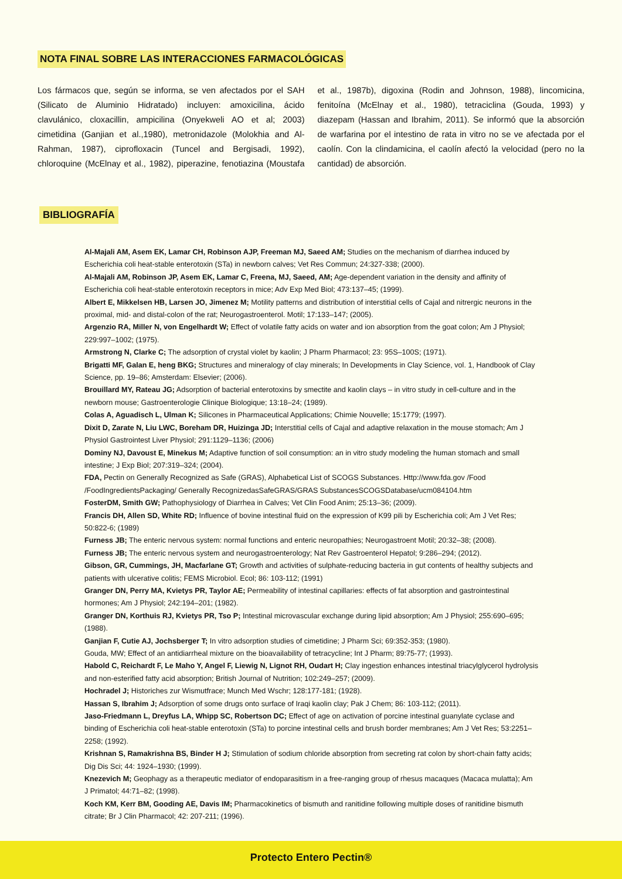NOTA FINAL SOBRE LAS INTERACCIONES FARMACOLÓGICAS
Los fármacos que, según se informa, se ven afectados por el SAH (Silicato de Aluminio Hidratado) incluyen: amoxicilina, ácido clavulánico, cloxacillin, ampicilina (Onyekweli AO et al; 2003) cimetidina (Ganjian et al.,1980), metronidazole (Molokhia and Al-Rahman, 1987), ciprofloxacin (Tuncel and Bergisadi, 1992), chloroquine (McElnay et al., 1982), piperazine, fenotiazina (Moustafa et al., 1987b), digoxina (Rodin and Johnson, 1988), lincomicina, fenitoína (McElnay et al., 1980), tetraciclina (Gouda, 1993) y diazepam (Hassan and Ibrahim, 2011). Se informó que la absorción de warfarina por el intestino de rata in vitro no se ve afectada por el caolín. Con la clindamicina, el caolín afectó la velocidad (pero no la cantidad) de absorción.
BIBLIOGRAFÍA
Al-Majali AM, Asem EK, Lamar CH, Robinson AJP, Freeman MJ, Saeed AM; Studies on the mechanism of diarrhea induced by Escherichia coli heat-stable enterotoxin (STa) in newborn calves; Vet Res Commun; 24:327-338; (2000).
Al-Majali AM, Robinson JP, Asem EK, Lamar C, Freena, MJ, Saeed, AM; Age-dependent variation in the density and affinity of Escherichia coli heat-stable enterotoxin receptors in mice; Adv Exp Med Biol; 473:137–45; (1999).
Albert E, Mikkelsen HB, Larsen JO, Jimenez M; Motility patterns and distribution of interstitial cells of Cajal and nitrergic neurons in the proximal, mid- and distal-colon of the rat; Neurogastroenterol. Motil; 17:133–147; (2005).
Argenzio RA, Miller N, von Engelhardt W; Effect of volatile fatty acids on water and ion absorption from the goat colon; Am J Physiol; 229:997–1002; (1975).
Armstrong N, Clarke C; The adsorption of crystal violet by kaolin; J Pharm Pharmacol; 23: 95S–100S; (1971).
Brigatti MF, Galan E, heng BKG; Structures and mineralogy of clay minerals; In Developments in Clay Science, vol. 1, Handbook of Clay Science, pp. 19–86; Amsterdam: Elsevier; (2006).
Brouillard MY, Rateau JG; Adsorption of bacterial enterotoxins by smectite and kaolin clays – in vitro study in cell-culture and in the newborn mouse; Gastroenterologie Clinique Biologique; 13:18–24; (1989).
Colas A, Aguadisch L, Ulman K; Silicones in Pharmaceutical Applications; Chimie Nouvelle; 15:1779; (1997).
Dixit D, Zarate N, Liu LWC, Boreham DR, Huizinga JD; Interstitial cells of Cajal and adaptive relaxation in the mouse stomach; Am J Physiol Gastrointest Liver Physiol; 291:1129–1136; (2006)
Dominy NJ, Davoust E, Minekus M; Adaptive function of soil consumption: an in vitro study modeling the human stomach and small intestine; J Exp Biol; 207:319–324; (2004).
FDA, Pectin on Generally Recognized as Safe (GRAS), Alphabetical List of SCOGS Substances. Http://www.fda.gov /Food /FoodIngredientsPackaging/ Generally RecognizedasSafeGRAS/GRAS SubstancesSCOGSDatabase/ucm084104.htm
FosterDM, Smith GW; Pathophysiology of Diarrhea in Calves; Vet Clin Food Anim; 25:13–36; (2009).
Francis DH, Allen SD, White RD; Influence of bovine intestinal fluid on the expression of K99 pili by Escherichia coli; Am J Vet Res; 50:822-6; (1989)
Furness JB; The enteric nervous system: normal functions and enteric neuropathies; Neurogastroent Motil; 20:32–38; (2008).
Furness JB; The enteric nervous system and neurogastroenterology; Nat Rev Gastroenterol Hepatol; 9:286–294; (2012).
Gibson, GR, Cummings, JH, Macfarlane GT; Growth and activities of sulphate-reducing bacteria in gut contents of healthy subjects and patients with ulcerative colitis; FEMS Microbiol. Ecol; 86: 103-112; (1991)
Granger DN, Perry MA, Kvietys PR, Taylor AE; Permeability of intestinal capillaries: effects of fat absorption and gastrointestinal hormones; Am J Physiol; 242:194–201; (1982).
Granger DN, Korthuis RJ, Kvietys PR, Tso P; Intestinal microvascular exchange during lipid absorption; Am J Physiol; 255:690–695; (1988).
Ganjian F, Cutie AJ, Jochsberger T; In vitro adsorption studies of cimetidine; J Pharm Sci; 69:352-353; (1980).
Gouda, MW; Effect of an antidiarrheal mixture on the bioavailability of tetracycline; Int J Pharm; 89:75-77; (1993).
Habold C, Reichardt F, Le Maho Y, Angel F, Liewig N, Lignot RH, Oudart H; Clay ingestion enhances intestinal triacylglycerol hydrolysis and non-esterified fatty acid absorption; British Journal of Nutrition; 102:249–257; (2009).
Hochradel J; Historiches zur Wismutfrace; Munch Med Wschr; 128:177-181; (1928).
Hassan S, Ibrahim J; Adsorption of some drugs onto surface of Iraqi kaolin clay; Pak J Chem; 86: 103-112; (2011).
Jaso-Friedmann L, Dreyfus LA, Whipp SC, Robertson DC; Effect of age on activation of porcine intestinal guanylate cyclase and binding of Escherichia coli heat-stable enterotoxin (STa) to porcine intestinal cells and brush border membranes; Am J Vet Res; 53:2251–2258; (1992).
Krishnan S, Ramakrishna BS, Binder H J; Stimulation of sodium chloride absorption from secreting rat colon by short-chain fatty acids; Dig Dis Sci; 44: 1924–1930; (1999).
Knezevich M; Geophagy as a therapeutic mediator of endoparasitism in a free-ranging group of rhesus macaques (Macaca mulatta); Am J Primatol; 44:71–82; (1998).
Koch KM, Kerr BM, Gooding AE, Davis IM; Pharmacokinetics of bismuth and ranitidine following multiple doses of ranitidine bismuth citrate; Br J Clin Pharmacol; 42: 207-211; (1996).
Protecto Entero Pectin®